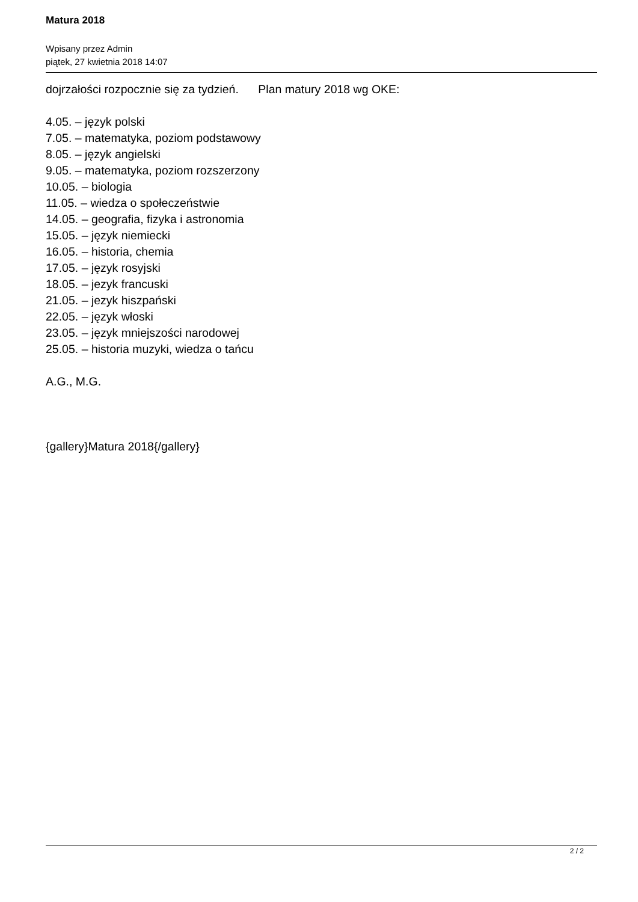Matura 2018
Wpisany przez Admin
piątek, 27 kwietnia 2018 14:07
dojrzałości rozpocznie się za tydzień. Plan matury 2018 wg OKE:
4.05. – język polski
7.05. – matematyka, poziom podstawowy
8.05. – język angielski
9.05. – matematyka, poziom rozszerzony
10.05. – biologia
11.05. – wiedza o społeczeństwie
14.05. – geografia, fizyka i astronomia
15.05. – język niemiecki
16.05. – historia, chemia
17.05. – język rosyjski
18.05. – jezyk francuski
21.05. – jezyk hiszpański
22.05. – język włoski
23.05. – język mniejszości narodowej
25.05. – historia muzyki, wiedza o tańcu
A.G., M.G.
{gallery}Matura 2018{/gallery}
2 / 2